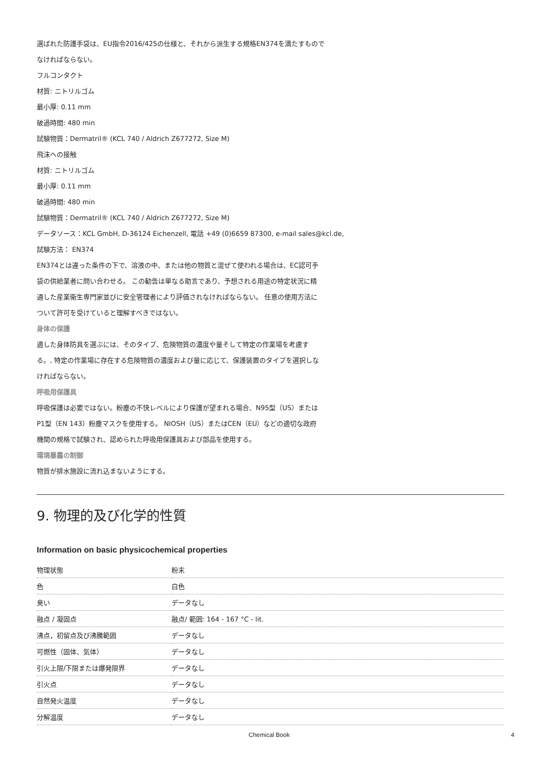選ばれた防護手袋は、EU指令2016/425の仕様と、それから派生する規格EN374を満たすもので
なければならない。
フルコンタクト
材質: ニトリルゴム
最小厚: 0.11 mm
破過時間: 480 min
試験物質：Dermatril® (KCL 740 / Aldrich Z677272, Size M)
飛沫への接触
材質: ニトリルゴム
最小厚: 0.11 mm
破過時間: 480 min
試験物質：Dermatril® (KCL 740 / Aldrich Z677272, Size M)
データソース：KCL GmbH, D-36124 Eichenzell, 電話 +49 (0)6659 87300, e-mail sales@kcl.de,
試験方法： EN374
EN374とは違った条件の下で、溶液の中、または他の物質と混ぜて使われる場合は、EC認可手
袋の供給業者に問い合わせる。 この勧告は単なる助言であり、予想される用途の特定状況に精
通した産業衛生専門家並びに安全管理者により評価されなければならない。 任意の使用方法に
ついて許可を受けていると理解すべきではない。
身体の保護
適した身体防具を選ぶには、そのタイプ、危険物質の濃度や量そして特定の作業場を考慮す
る。, 特定の作業場に存在する危険物質の濃度および量に応じて、保護装置のタイプを選択しな
ければならない。
呼吸用保護具
呼吸保護は必要ではない。粉塵の不快レベルにより保護が望まれる場合、N95型（US）または
P1型（EN 143）粉塵マスクを使用する。 NIOSH（US）またはCEN（EU）などの適切な政府
機関の規格で試験され、認められた呼吸用保護具および部品を使用する。
環境暴露の制御
物質が排水施設に流れ込まないようにする。
9. 物理的及び化学的性質
Information on basic physicochemical properties
| 物理状態 | 粉末 |
| 色 | 白色 |
| 臭い | データなし |
| 融点 / 凝固点 | 融点/ 範囲: 164 - 167 °C - lit. |
| 沸点，初留点及び沸騰範囲 | データなし |
| 可燃性（固体、気体） | データなし |
| 引火上限/下限または爆発限界 | データなし |
| 引火点 | データなし |
| 自然発火温度 | データなし |
| 分解温度 | データなし |
Chemical Book 4